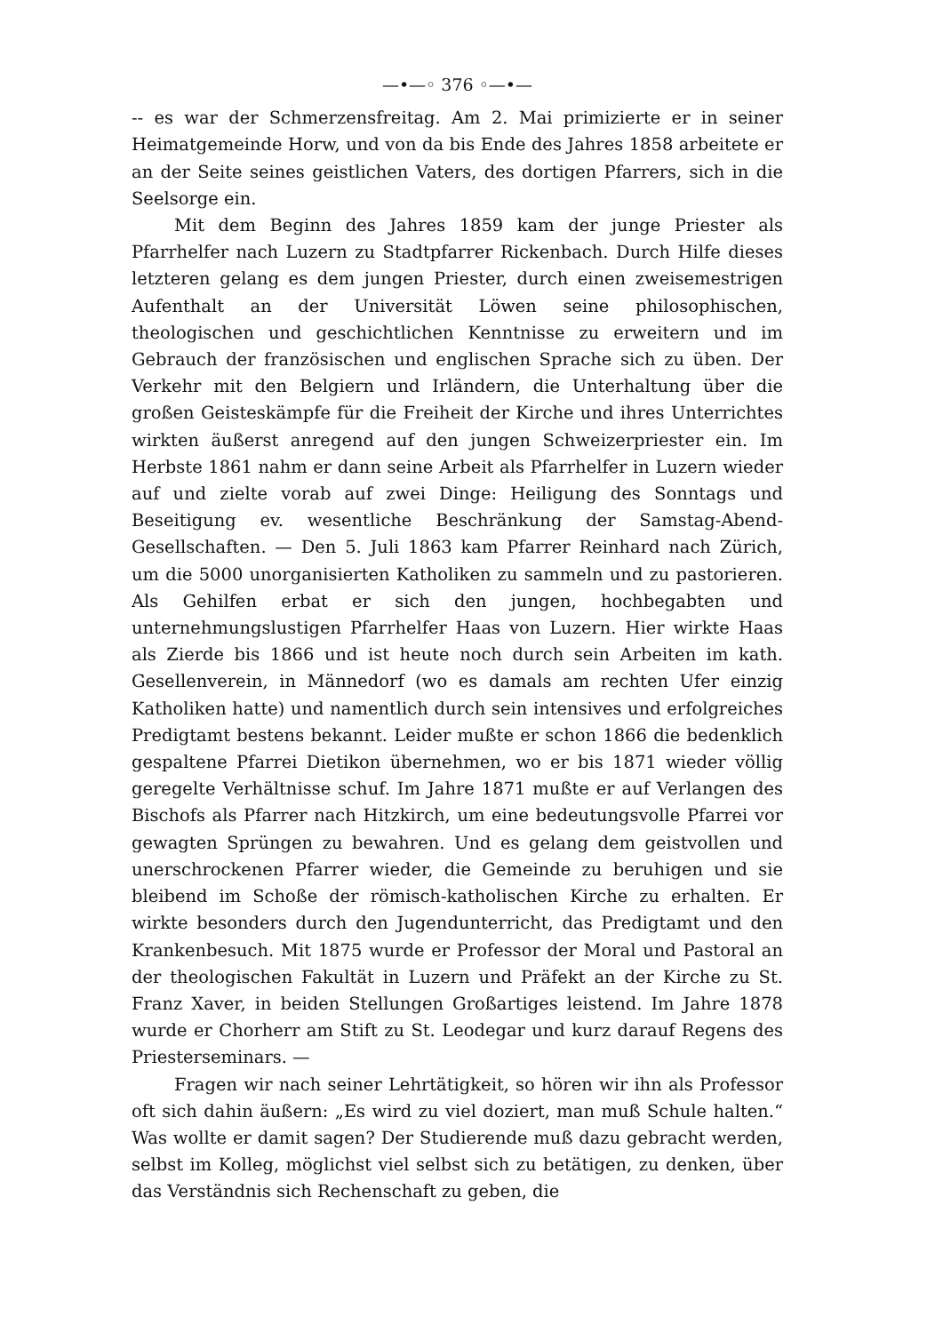—•—◦ 376 ◦—•—
-- es war der Schmerzensfreitag. Am 2. Mai primizierte er in seiner Heimatgemeinde Horw, und von da bis Ende des Jahres 1858 arbeitete er an der Seite seines geistlichen Vaters, des dortigen Pfarrers, sich in die Seelsorge ein.
Mit dem Beginn des Jahres 1859 kam der junge Priester als Pfarrhelfer nach Luzern zu Stadtpfarrer Rickenbach. Durch Hilfe dieses letzteren gelang es dem jungen Priester, durch einen zweisemestrigen Aufenthalt an der Universität Löwen seine philosophischen, theologischen und geschichtlichen Kenntnisse zu erweitern und im Gebrauch der französischen und englischen Sprache sich zu üben. Der Verkehr mit den Belgiern und Irländern, die Unterhaltung über die großen Geisteskämpfe für die Freiheit der Kirche und ihres Unterrichtes wirkten äußerst anregend auf den jungen Schweizerpriester ein. Im Herbste 1861 nahm er dann seine Arbeit als Pfarrhelfer in Luzern wieder auf und zielte vorab auf zwei Dinge: Heiligung des Sonntags und Beseitigung ev. wesentliche Beschränkung der Samstag-Abend-Gesellschaften. — Den 5. Juli 1863 kam Pfarrer Reinhard nach Zürich, um die 5000 unorganisierten Katholiken zu sammeln und zu pastorieren. Als Gehilfen erbat er sich den jungen, hochbegabten und unternehmungslustigen Pfarrhelfer Haas von Luzern. Hier wirkte Haas als Zierde bis 1866 und ist heute noch durch sein Arbeiten im kath. Gesellenverein, in Männedorf (wo es damals am rechten Ufer einzig Katholiken hatte) und namentlich durch sein intensives und erfolgreiches Predigtamt bestens bekannt. Leider mußte er schon 1866 die bedenklich gespaltene Pfarrei Dietikon übernehmen, wo er bis 1871 wieder völlig geregelte Verhältnisse schuf. Im Jahre 1871 mußte er auf Verlangen des Bischofs als Pfarrer nach Hitzkirch, um eine bedeutungsvolle Pfarrei vor gewagten Sprüngen zu bewahren. Und es gelang dem geistvollen und unerschrockenen Pfarrer wieder, die Gemeinde zu beruhigen und sie bleibend im Schoße der römisch-katholischen Kirche zu erhalten. Er wirkte besonders durch den Jugendunterricht, das Predigtamt und den Krankenbesuch. Mit 1875 wurde er Professor der Moral und Pastoral an der theologischen Fakultät in Luzern und Präfekt an der Kirche zu St. Franz Xaver, in beiden Stellungen Großartiges leistend. Im Jahre 1878 wurde er Chorherr am Stift zu St. Leodegar und kurz darauf Regens des Priesterseminars. —
Fragen wir nach seiner Lehrtätigkeit, so hören wir ihn als Professor oft sich dahin äußern: „Es wird zu viel doziert, man muß Schule halten.“ Was wollte er damit sagen? Der Studierende muß dazu gebracht werden, selbst im Kolleg, möglichst viel selbst sich zu betätigen, zu denken, über das Verständnis sich Rechenschaft zu geben, die